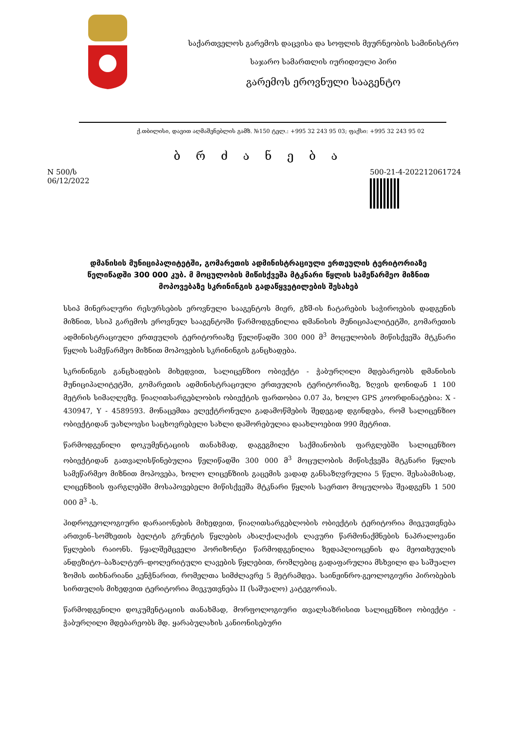საქართველოს გარემოს დაცვისა და სოფლის მეურნეობის სამინისტრო
საჯარო სამართლის იურიდიული პირი
გარემოს ეროვნული სააგენტო
ქ.თბილისი, დავით აღმაშენებლის გამზ. №150 ტელ.: +995 32 243 95 03; ფაქსი: +995 32 243 95 02
ბ რ ძ ა ნ ე ბ ა
N 500/ს
06/12/2022
500-21-4-202212061724
დმანისის მუნიციპალიტეტში, გომარეთის ადმინისტრაციული ერთეულის ტერიტორიაზე წელიწადში 300 000 კუბ. მ მოცულობის მიწისქვეშა მტკნარი წყლის სამეწარმეო მიზნით მოპოვებაზე სკრინინგის გადაწყვეტილების შესახებ
სსიპ მინერალური რესურსების ეროვნული სააგენტოს მიერ, გზშ-ის ჩატარების საჭიროების დადგენის მიზნით, სსიპ გარემოს ეროვნულ სააგენტოში წარმოდგენილია დმანისის მუნიციპალიტეტში, გომარეთის ადმინისტრაციული ერთეულის ტერიტორიაზე წელიწადში 300 000 მ<sup>3</sup> მოცულობის მიწისქვეშა მტკნარი წყლის სამეწარმეო მიზნით მოპოვების სკრინინგის განცხადება.
სკრინინგის განცხადების მიხედვით, სალიცენზიო ობიექტი - ჭაბურღილი მდებარეობს დმანისის მუნიციპალიტეტში, გომარეთის ადმინისტრაციული ერთეულის ტერიტორიაზე, ზღვის დონიდან 1 100 მეტრის სიმაღლეზე. წიაღითსარგებლობის ობიექტის ფართობია 0.07 ჰა, ხოლო GPS კოორდინატებია: X - 430947, Y - 4589593. მონაცემთა ელექტრონული გადამოწმების შედეგად დგინდება, რომ სალიცენზიო ობიექტიდან უახლოესი საცხოვრებელი სახლი დაშორებულია დაახლოებით 990 მეტრით.
წარმოდგენილი დოკუმენტაციის თანახმად, დაგეგმილი საქმიანობის ფარგლებში სალიცენზიო ობიექტიდან გათვალისწინებულია წელიწადში 300 000 მ<sup>3</sup> მოცულობის მიწისქვეშა მტკნარი წყლის სამეწარმეო მიზნით მოპოვება, ხოლო ლიცენზიის გაცემის ვადად განსაზღვრულია 5 წელი. შესაბამისად, ლიცენზიის ფარგლებში მოსაპოვებელი მიწისქვეშა მტკნარი წყლის საერთო მოცულობა შეადგენს 1 500 000 მ<sup>3</sup> -ს.
ჰიდროგეოლოგიური დარაიონების მიხედვით, წიაღითსარგებლობის ობიექტის ტერიტორია მიეკუთვნება ართვინ–სომხეთის ბელტის გრუნტის წყლების ახალქალაქის ლავური წარმონაქმნების ნაპრალოვანი წყლების რაიონს. წყალშემცველი ჰორიზონტი წარმოდგენილია ზედაპლიოცენის და მეოთხეულის ანდეზიტო–ბაზალტურ–დოლერიტული ლავების წყლებით, რომლებიც გადაფარულია მსხვილი და საშუალო ზომის თიხნარიანი კენჭნარით, რომელთა სიმძლავრე 5 მეტრამდეა. საინჟინრო-გეოლოგიური პირობების სირთულის მიხედვით ტერიტორია მიეკუთვნება II (საშუალო) კატეგორიას.
წარმოდგენილი დოკუმენტაციის თანახმად, მორფოლოგიური თვალსაზრისით სალიცენზიო ობიექტი - ჭაბურღილი მდებარეობს მდ. ყარაბულახის კანიონისებური